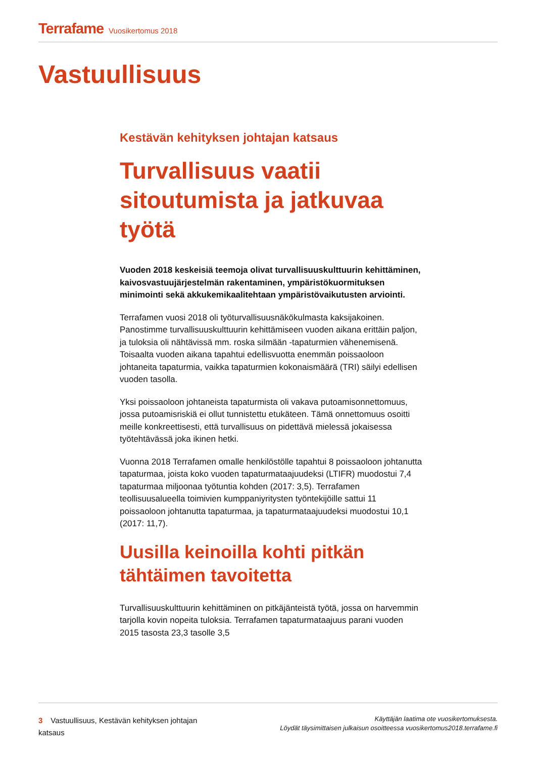Terrafame Vuosikertomus 2018
Vastuullisuus
Kestävän kehityksen johtajan katsaus
Turvallisuus vaatii sitoutumista ja jatkuvaa työtä
Vuoden 2018 keskeisiä teemoja olivat turvallisuuskulttuurin kehittäminen, kaivosvastuujärjestelmän rakentaminen, ympäristökuormituksen minimointi sekä akkukemikaalitehtaan ympäristövaikutusten arviointi.
Terrafamen vuosi 2018 oli työturvallisuusnäkökulmasta kaksijakoinen. Panostimme turvallisuuskulttuurin kehittämiseen vuoden aikana erittäin paljon, ja tuloksia oli nähtävissä mm. roska silmään -tapaturmien vähenemisenä. Toisaalta vuoden aikana tapahtui edellisvuotta enemmän poissaoloon johtaneita tapaturmia, vaikka tapaturmien kokonaismäärä (TRI) säilyi edellisen vuoden tasolla.
Yksi poissaoloon johtaneista tapaturmista oli vakava putoamisonnettomuus, jossa putoamisriskiä ei ollut tunnistettu etukäteen. Tämä onnettomuus osoitti meille konkreettisesti, että turvallisuus on pidettävä mielessä jokaisessa työtehtävässä joka ikinen hetki.
Vuonna 2018 Terrafamen omalle henkilöstölle tapahtui 8 poissaoloon johtanutta tapaturmaa, joista koko vuoden tapaturmataajuudeksi (LTIFR) muodostui 7,4 tapaturmaa miljoonaa työtuntia kohden (2017: 3,5). Terrafamen teollisuusalueella toimivien kumppaniyritysten työntekijöille sattui 11 poissaoloon johtanutta tapaturmaa, ja tapaturmataajuudeksi muodostui 10,1 (2017: 11,7).
Uusilla keinoilla kohti pitkän tähtäimen tavoitetta
Turvallisuuskulttuurin kehittäminen on pitkäjänteistä työtä, jossa on harvemmin tarjolla kovin nopeita tuloksia. Terrafamen tapaturmataajuus parani vuoden 2015 tasosta 23,3 tasolle 3,5
3 Vastuullisuus, Kestävän kehityksen johtajan katsaus
Käyttäjän laatima ote vuosikertomuksesta.
Löydät täysimittaisen julkaisun osoitteessa vuosikertomus2018.terrafame.fi